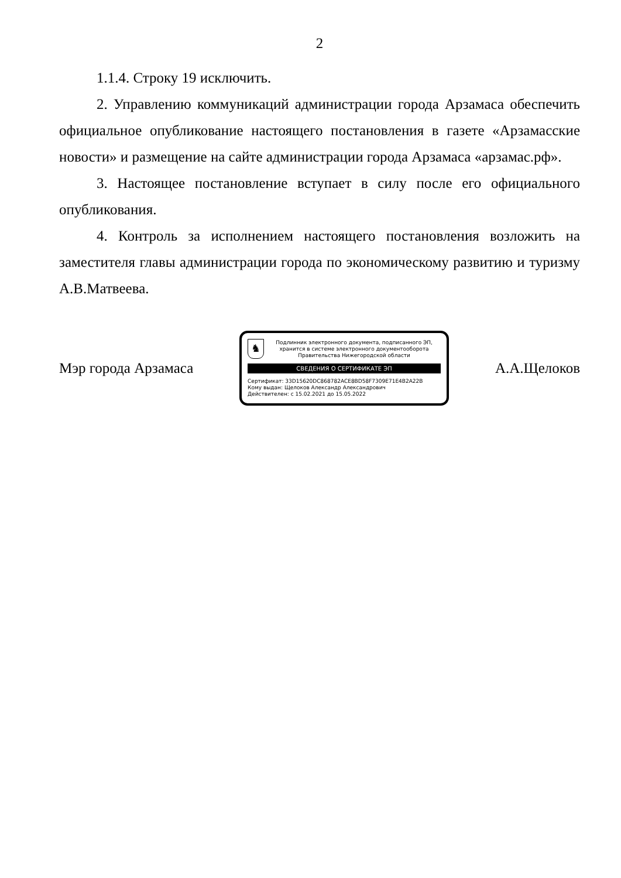2
1.1.4. Строку 19 исключить.
2. Управлению коммуникаций администрации города Арзамаса обеспечить официальное опубликование настоящего постановления в газете «Арзамасские новости» и размещение на сайте администрации города Арзамаса «арзамас.рф».
3. Настоящее постановление вступает в силу после его официального опубликования.
4. Контроль за исполнением настоящего постановления возложить на заместителя главы администрации города по экономическому развитию и туризму А.В.Матвеева.
Мэр города Арзамаса
♞
Подлинник электронного документа, подписанного ЭП, хранится в системе электронного документооборота Правительства Нижегородской области
СВЕДЕНИЯ О СЕРТИФИКАТЕ ЭП
Сертификат: 33D15620DC868782ACE8BD58F7309E71E4B2A22B
Кому выдан: Щелоков Александр Александрович
Действителен: с 15.02.2021 до 15.05.2022
А.А.Щелоков